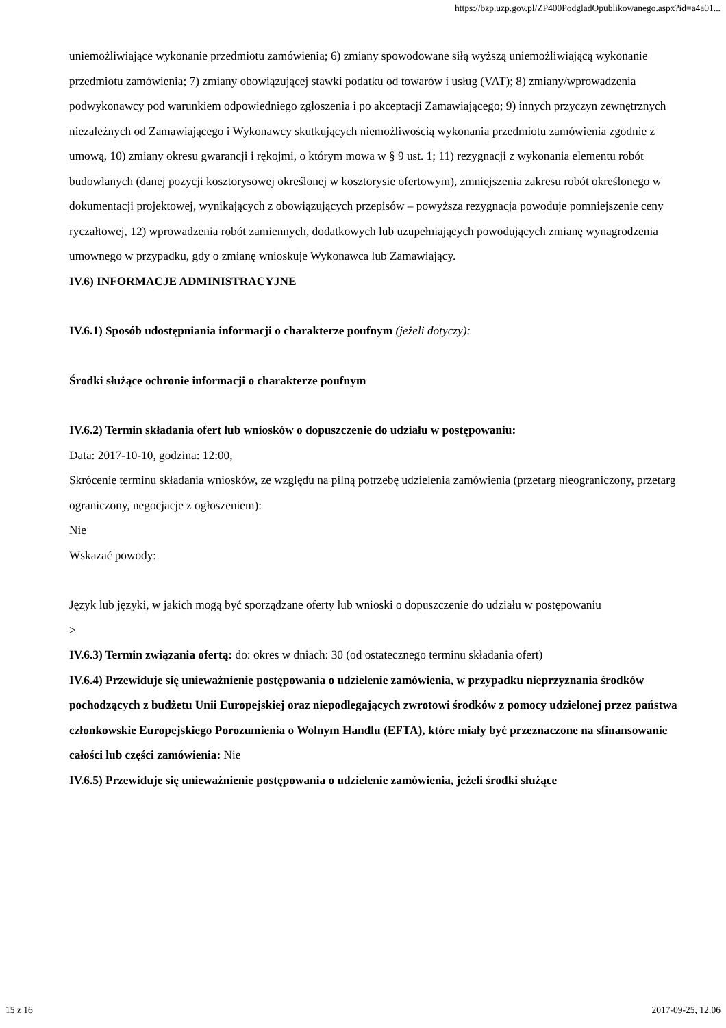https://bzp.uzp.gov.pl/ZP400PodgladOpublikowanego.aspx?id=a4a01...
uniemożliwiające wykonanie przedmiotu zamówienia; 6) zmiany spowodowane siłą wyższą uniemożliwiającą wykonanie przedmiotu zamówienia; 7) zmiany obowiązującej stawki podatku od towarów i usług (VAT); 8) zmiany/wprowadzenia podwykonawcy pod warunkiem odpowiedniego zgłoszenia i po akceptacji Zamawiającego; 9) innych przyczyn zewnętrznych niezależnych od Zamawiającego i Wykonawcy skutkujących niemożliwością wykonania przedmiotu zamówienia zgodnie z umową, 10) zmiany okresu gwarancji i rękojmi, o którym mowa w § 9 ust. 1; 11) rezygnacji z wykonania elementu robót budowlanych (danej pozycji kosztorysowej określonej w kosztorysie ofertowym), zmniejszenia zakresu robót określonego w dokumentacji projektowej, wynikających z obowiązujących przepisów – powyższa rezygnacja powoduje pomniejszenie ceny ryczałtowej, 12) wprowadzenia robót zamiennych, dodatkowych lub uzupełniających powodujących zmianę wynagrodzenia umownego w przypadku, gdy o zmianę wnioskuje Wykonawca lub Zamawiający.
IV.6) INFORMACJE ADMINISTRACYJNE
IV.6.1) Sposób udostępniania informacji o charakterze poufnym (jeżeli dotyczy):
Środki służące ochronie informacji o charakterze poufnym
IV.6.2) Termin składania ofert lub wniosków o dopuszczenie do udziału w postępowaniu:
Data: 2017-10-10, godzina: 12:00,
Skrócenie terminu składania wniosków, ze względu na pilną potrzebę udzielenia zamówienia (przetarg nieograniczony, przetarg ograniczony, negocjacje z ogłoszeniem):
Nie
Wskazać powody:
Język lub języki, w jakich mogą być sporządzane oferty lub wnioski o dopuszczenie do udziału w postępowaniu
>
IV.6.3) Termin związania ofertą: do: okres w dniach: 30 (od ostatecznego terminu składania ofert)
IV.6.4) Przewiduje się unieważnienie postępowania o udzielenie zamówienia, w przypadku nieprzyznania środków pochodzących z budżetu Unii Europejskiej oraz niepodlegających zwrotowi środków z pomocy udzielonej przez państwa członkowskie Europejskiego Porozumienia o Wolnym Handlu (EFTA), które miały być przeznaczone na sfinansowanie całości lub części zamówienia: Nie
IV.6.5) Przewiduje się unieważnienie postępowania o udzielenie zamówienia, jeżeli środki służące
15 z 16 2017-09-25, 12:06